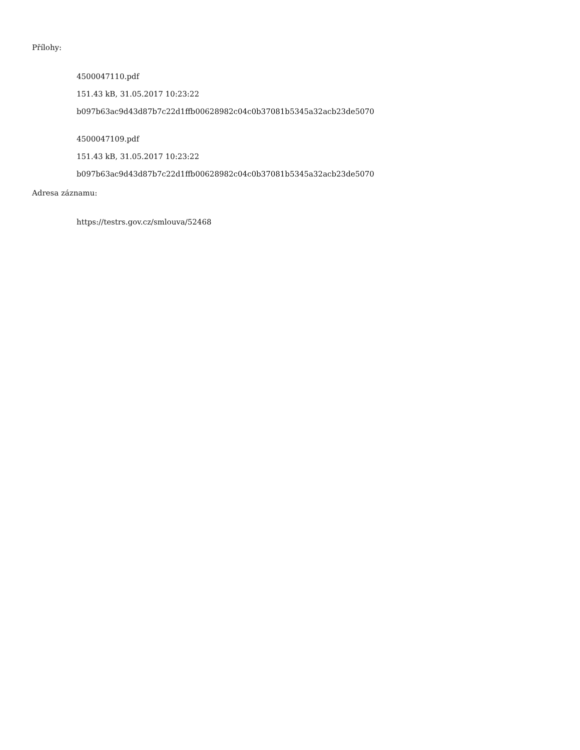Přílohy:
4500047110.pdf
151.43 kB, 31.05.2017 10:23:22
b097b63ac9d43d87b7c22d1ffb00628982c04c0b37081b5345a32acb23de5070
4500047109.pdf
151.43 kB, 31.05.2017 10:23:22
b097b63ac9d43d87b7c22d1ffb00628982c04c0b37081b5345a32acb23de5070
Adresa záznamu:
https://testrs.gov.cz/smlouva/52468